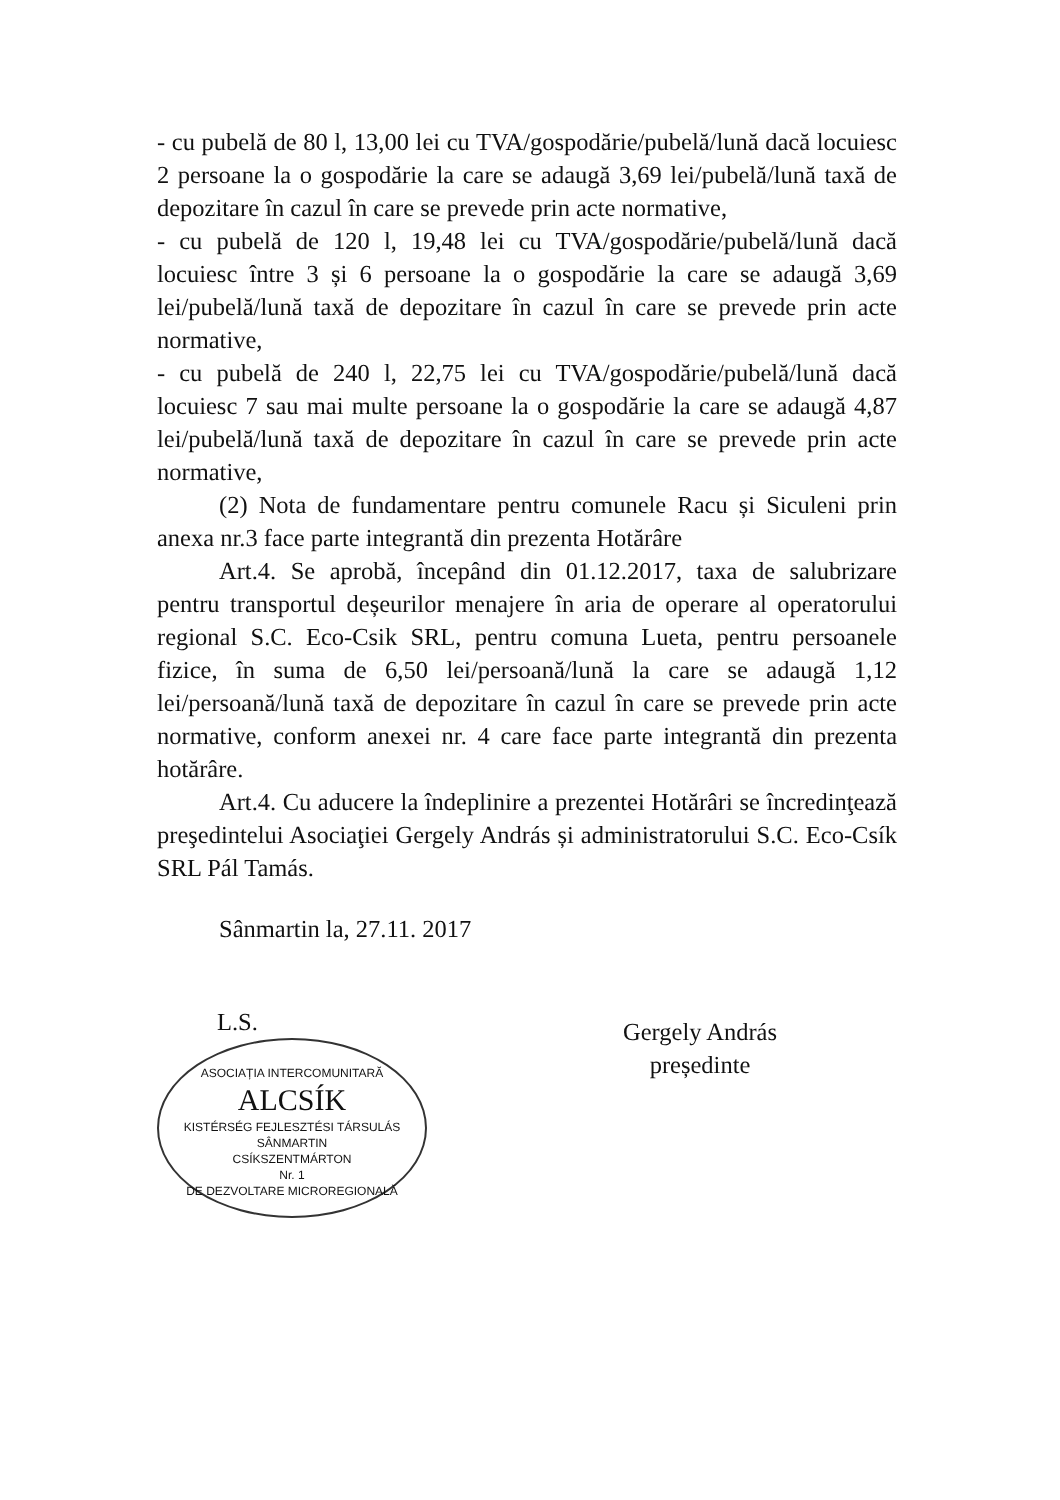- cu pubelă de 80 l, 13,00 lei cu TVA/gospodărie/pubelă/lună dacă locuiesc 2 persoane la o gospodărie la care se adaugă 3,69 lei/pubelă/lună taxă de depozitare în cazul în care se prevede prin acte normative,
- cu pubelă de 120 l, 19,48 lei cu TVA/gospodărie/pubelă/lună dacă locuiesc între 3 și 6 persoane la o gospodărie la care se adaugă 3,69 lei/pubelă/lună taxă de depozitare în cazul în care se prevede prin acte normative,
- cu pubelă de 240 l, 22,75 lei cu TVA/gospodărie/pubelă/lună dacă locuiesc 7 sau mai multe persoane la o gospodărie la care se adaugă 4,87 lei/pubelă/lună taxă de depozitare în cazul în care se prevede prin acte normative,
(2) Nota de fundamentare pentru comunele Racu și Siculeni prin anexa nr.3 face parte integrantă din prezenta Hotărâre
Art.4. Se aprobă, începând din 01.12.2017, taxa de salubrizare pentru transportul deșeurilor menajere în aria de operare al operatorului regional S.C. Eco-Csik SRL, pentru comuna Lueta, pentru persoanele fizice, în suma de 6,50 lei/persoană/lună la care se adaugă 1,12 lei/persoană/lună taxă de depozitare în cazul în care se prevede prin acte normative, conform anexei nr. 4 care face parte integrantă din prezenta hotărâre.
Art.4. Cu aducere la îndeplinire a prezentei Hotărâri se încredinţează preşedintelui Asociaţiei Gergely András și administratorului S.C. Eco-Csík SRL Pál Tamás.
Sânmartin la, 27.11. 2017
L.S.
ASOCIAȚIA INTERCOMUNITARĂ
ALCSÍK
KISTÉRSÉG FEJLESZTÉSI TÁRSULÁS
SÂNMARTIN
CSÍKSZENTMÁRTON
Nr. 1
DE DEZVOLTARE MICROREGIONALĂ
Gergely András
președinte